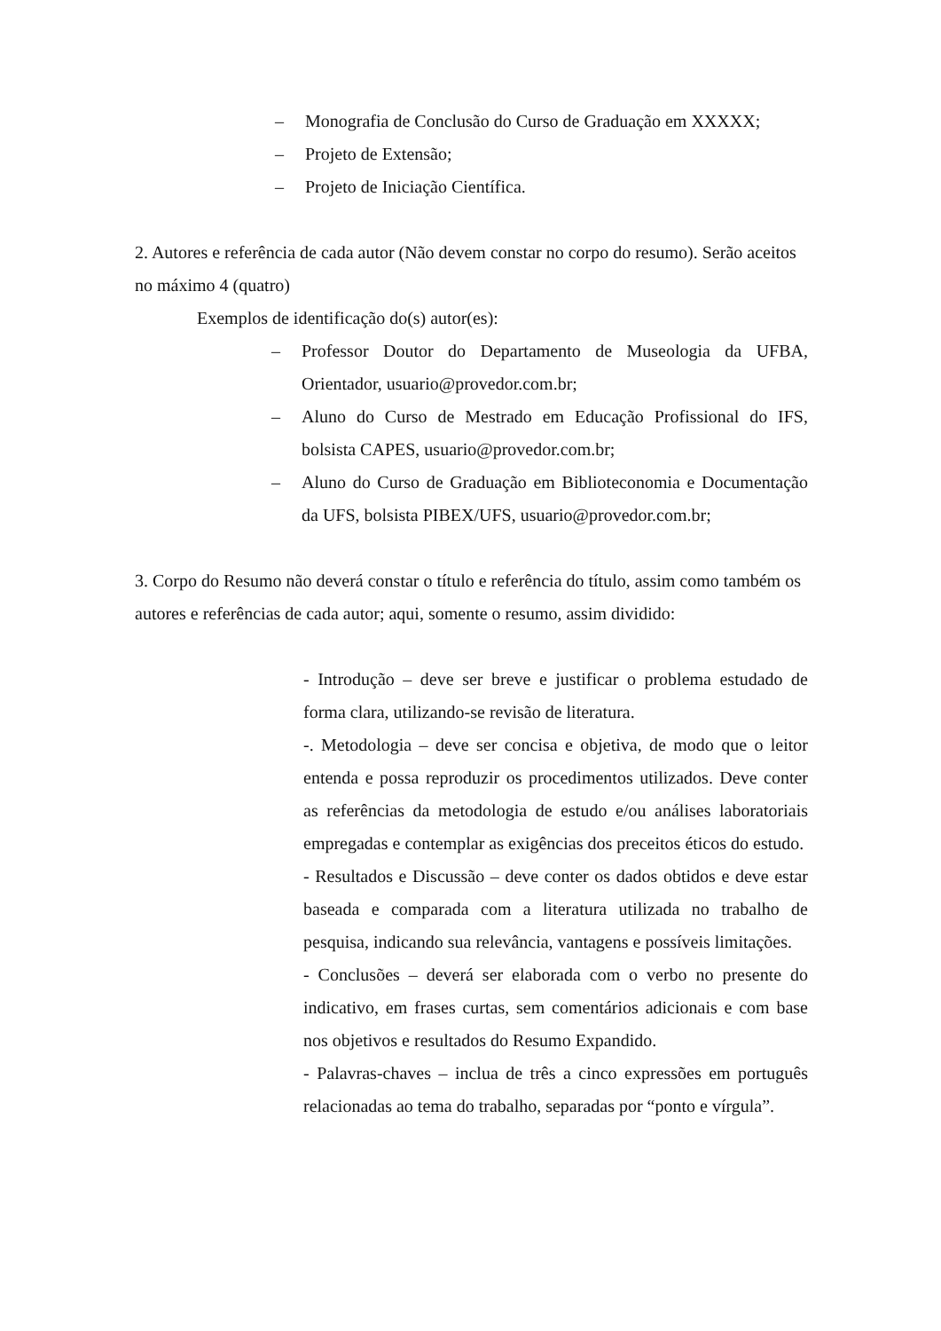– Monografia de Conclusão do Curso de Graduação em XXXXX;
– Projeto de Extensão;
– Projeto de Iniciação Científica.
2. Autores e referência de cada autor (Não devem constar no corpo do resumo). Serão aceitos no máximo 4 (quatro)
Exemplos de identificação do(s) autor(es):
– Professor Doutor do Departamento de Museologia da UFBA, Orientador, usuario@provedor.com.br;
– Aluno do Curso de Mestrado em Educação Profissional do IFS, bolsista CAPES, usuario@provedor.com.br;
– Aluno do Curso de Graduação em Biblioteconomia e Documentação da UFS, bolsista PIBEX/UFS, usuario@provedor.com.br;
3. Corpo do Resumo não deverá constar o título e referência do título, assim como também os autores e referências de cada autor; aqui, somente o resumo, assim dividido:
- Introdução – deve ser breve e justificar o problema estudado de forma clara, utilizando-se revisão de literatura.
-. Metodologia – deve ser concisa e objetiva, de modo que o leitor entenda e possa reproduzir os procedimentos utilizados. Deve conter as referências da metodologia de estudo e/ou análises laboratoriais empregadas e contemplar as exigências dos preceitos éticos do estudo.
- Resultados e Discussão – deve conter os dados obtidos e deve estar baseada e comparada com a literatura utilizada no trabalho de pesquisa, indicando sua relevância, vantagens e possíveis limitações.
- Conclusões – deverá ser elaborada com o verbo no presente do indicativo, em frases curtas, sem comentários adicionais e com base nos objetivos e resultados do Resumo Expandido.
- Palavras-chaves – inclua de três a cinco expressões em português relacionadas ao tema do trabalho, separadas por “ponto e vírgula”.